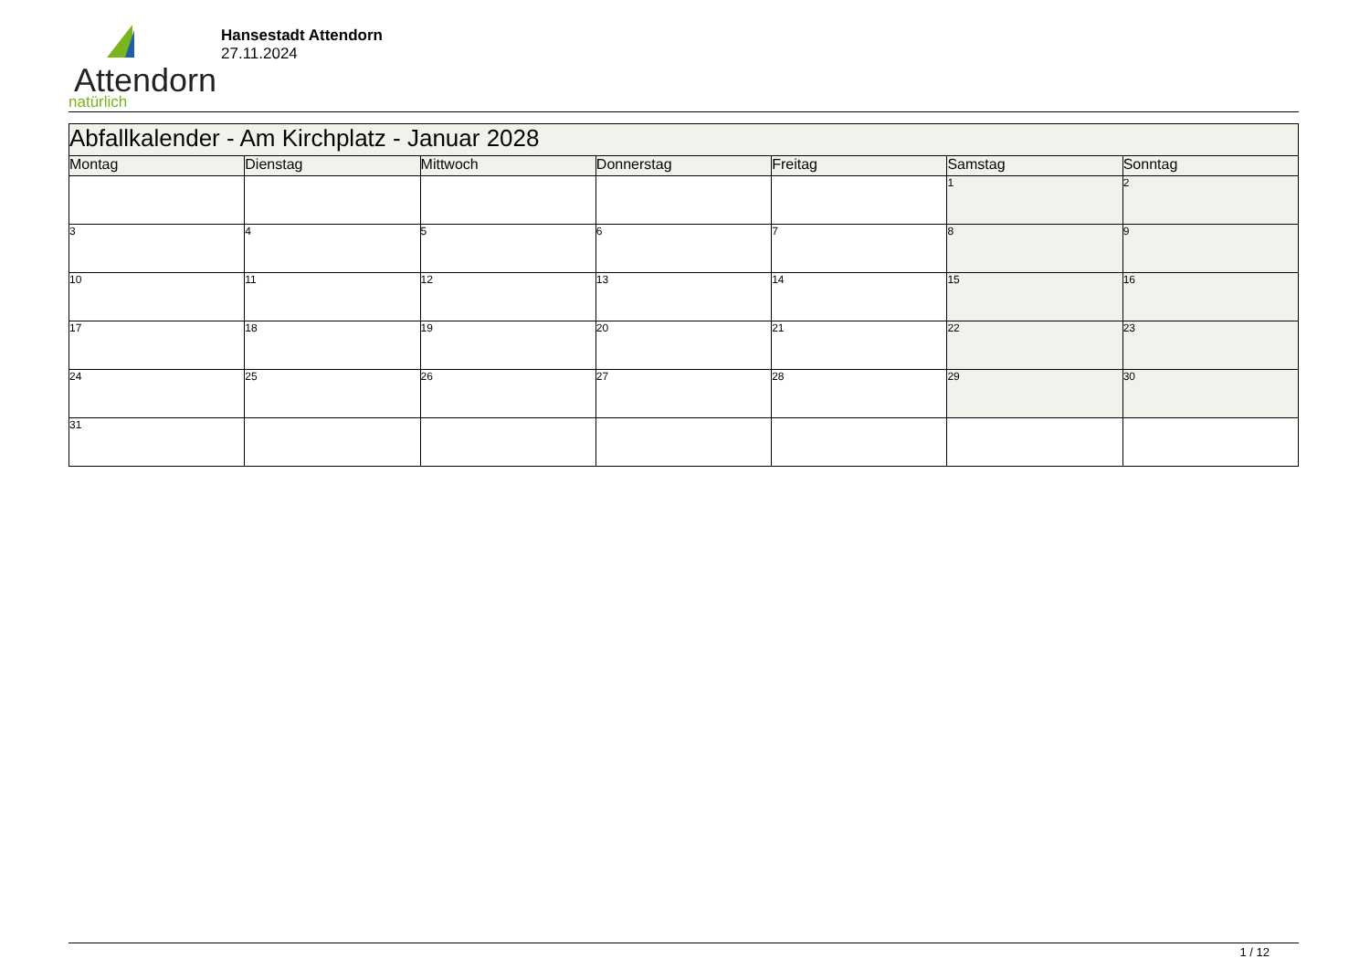Attendorn
natürlich
Hansestadt Attendorn
27.11.2024
| Abfallkalender - Am Kirchplatz - Januar 2028 | | | | | | |
| Montag | Dienstag | Mittwoch | Donnerstag | Freitag | Samstag | Sonntag |
| | | | | | 1 | 2 |
| 3 | 4 | 5 | 6 | 7 | 8 | 9 |
| 10 | 11 | 12 | 13 | 14 | 15 | 16 |
| 17 | 18 | 19 | 20 | 21 | 22 | 23 |
| 24 | 25 | 26 | 27 | 28 | 29 | 30 |
| 31 | | | | | | |
1 / 12